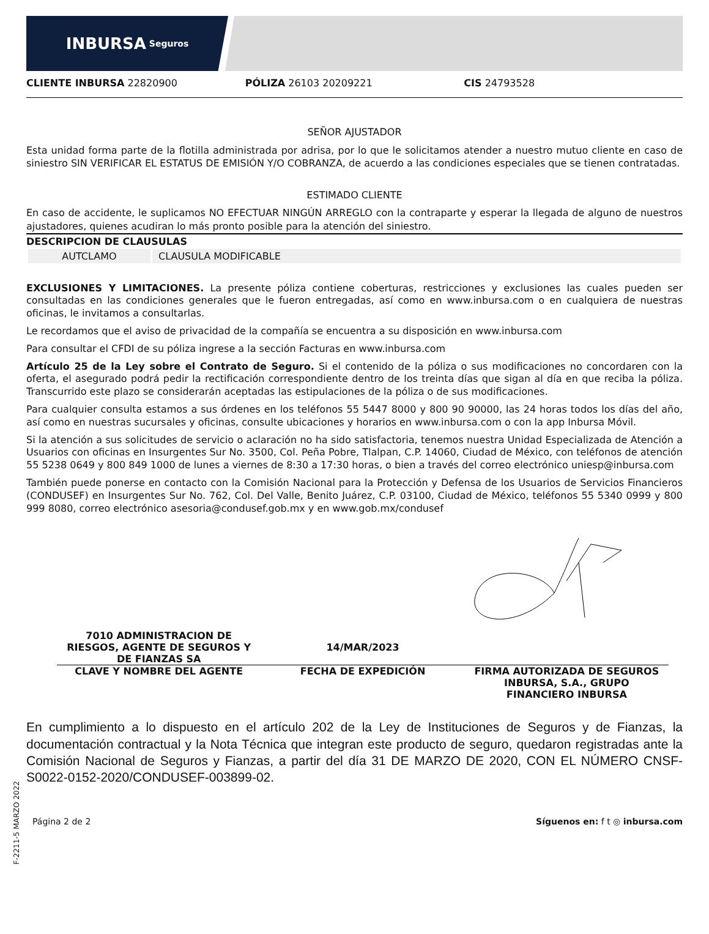INBURSA Seguros
CLIENTE INBURSA 22820900 PÓLIZA 26103 20209221 CIS 24793528
SEÑOR AJUSTADOR
Esta unidad forma parte de la flotilla administrada por adrisa, por lo que le solicitamos atender a nuestro mutuo cliente en caso de siniestro SIN VERIFICAR EL ESTATUS DE EMISIÓN Y/O COBRANZA, de acuerdo a las condiciones especiales que se tienen contratadas.
ESTIMADO CLIENTE
En caso de accidente, le suplicamos NO EFECTUAR NINGÚN ARREGLO con la contraparte y esperar la llegada de alguno de nuestros ajustadores, quienes acudiran lo más pronto posible para la atención del siniestro.
DESCRIPCION DE CLAUSULAS
| AUTCLAMO | CLAUSULA MODIFICABLE |
EXCLUSIONES Y LIMITACIONES. La presente póliza contiene coberturas, restricciones y exclusiones las cuales pueden ser consultadas en las condiciones generales que le fueron entregadas, así como en www.inbursa.com o en cualquiera de nuestras oficinas, le invitamos a consultarlas.
Le recordamos que el aviso de privacidad de la compañía se encuentra a su disposición en www.inbursa.com
Para consultar el CFDI de su póliza ingrese a la sección Facturas en www.inbursa.com
Artículo 25 de la Ley sobre el Contrato de Seguro. Si el contenido de la póliza o sus modificaciones no concordaren con la oferta, el asegurado podrá pedir la rectificación correspondiente dentro de los treinta días que sigan al día en que reciba la póliza. Transcurrido este plazo se considerarán aceptadas las estipulaciones de la póliza o de sus modificaciones.
Para cualquier consulta estamos a sus órdenes en los teléfonos 55 5447 8000 y 800 90 90000, las 24 horas todos los días del año, así como en nuestras sucursales y oficinas, consulte ubicaciones y horarios en www.inbursa.com o con la app Inbursa Móvil.
Si la atención a sus solicitudes de servicio o aclaración no ha sido satisfactoria, tenemos nuestra Unidad Especializada de Atención a Usuarios con oficinas en Insurgentes Sur No. 3500, Col. Peña Pobre, Tlalpan, C.P. 14060, Ciudad de México, con teléfonos de atención 55 5238 0649 y 800 849 1000 de lunes a viernes de 8:30 a 17:30 horas, o bien a través del correo electrónico uniesp@inbursa.com
También puede ponerse en contacto con la Comisión Nacional para la Protección y Defensa de los Usuarios de Servicios Financieros (CONDUSEF) en Insurgentes Sur No. 762, Col. Del Valle, Benito Juárez, C.P. 03100, Ciudad de México, teléfonos 55 5340 0999 y 800 999 8080, correo electrónico asesoria@condusef.gob.mx y en www.gob.mx/condusef
| 7010 ADMINISTRACION DE RIESGOS, AGENTE DE SEGUROS Y DE FIANZAS SA | 14/MAR/2023 | |
| CLAVE Y NOMBRE DEL AGENTE | FECHA DE EXPEDICIÓN | FIRMA AUTORIZADA DE SEGUROS INBURSA, S.A., GRUPO FINANCIERO INBURSA |
En cumplimiento a lo dispuesto en el artículo 202 de la Ley de Instituciones de Seguros y de Fianzas, la documentación contractual y la Nota Técnica que integran este producto de seguro, quedaron registradas ante la Comisión Nacional de Seguros y Fianzas, a partir del día 31 DE MARZO DE 2020, CON EL NÚMERO CNSF-S0022-0152-2020/CONDUSEF-003899-02.
Página 2 de 2 Síguenos en: f t ◎ inbursa.com
F-2211-5 MARZO 2022